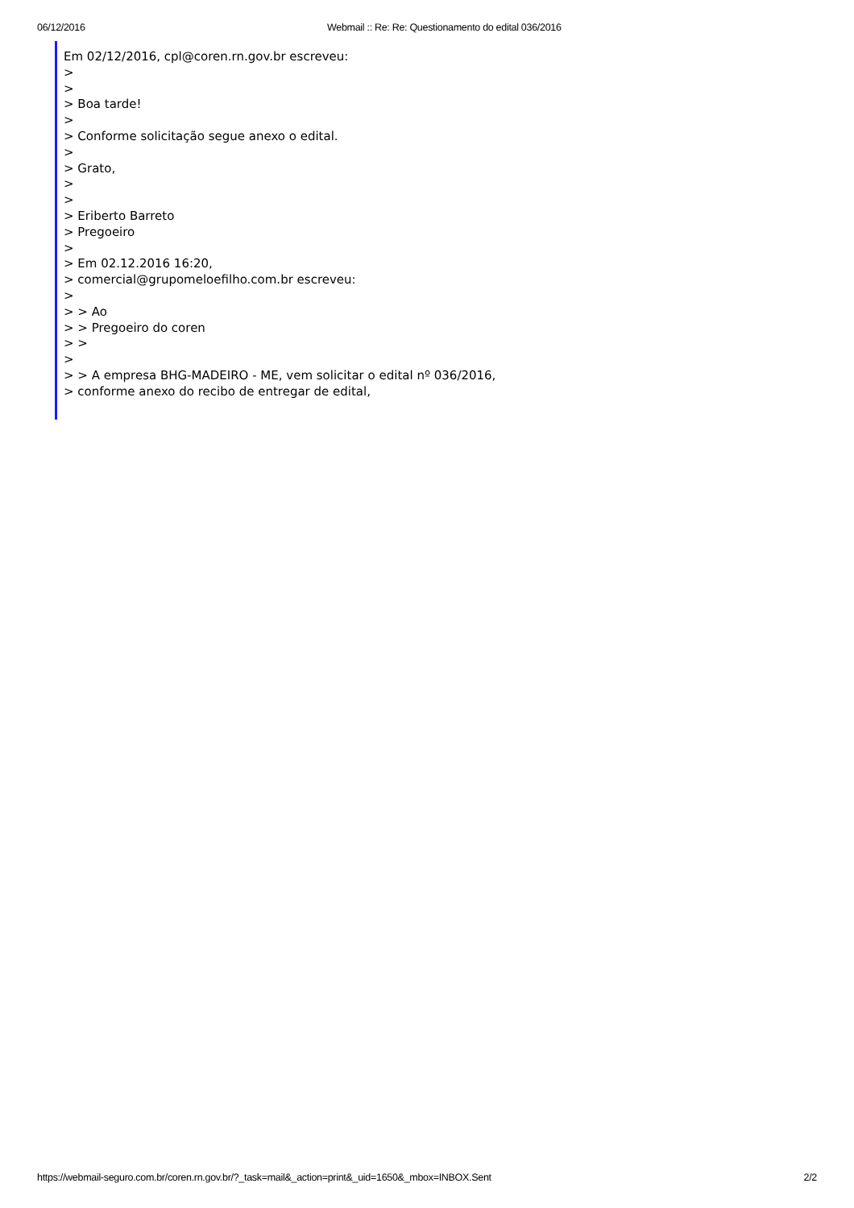06/12/2016 Webmail :: Re: Re: Questionamento do edital 036/2016
Em 02/12/2016, cpl@coren.rn.gov.br escreveu:
>
>
> Boa tarde!
>
> Conforme solicitação segue anexo o edital.
>
> Grato,
>
>
> Eriberto Barreto
> Pregoeiro
>
> Em 02.12.2016 16:20,
> comercial@grupomeloefilho.com.br escreveu:
>
> > Ao
> > Pregoeiro do coren
> >
>
> > A empresa BHG-MADEIRO - ME, vem solicitar o edital nº 036/2016,
> conforme anexo do recibo de entregar de edital,
https://webmail-seguro.com.br/coren.rn.gov.br/?_task=mail&_action=print&_uid=1650&_mbox=INBOX.Sent 2/2